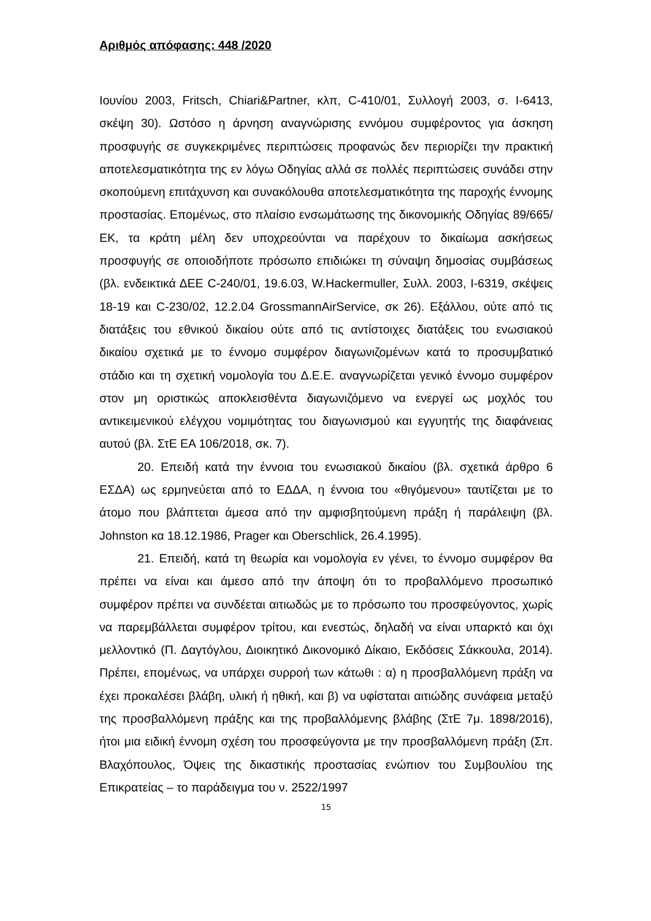Αριθμός απόφασης: 448 /2020
Ιουνίου 2003, Fritsch, Chiari&Partner, κλπ, C-410/01, Συλλογή 2003, σ. I-6413, σκέψη 30). Ωστόσο η άρνηση αναγνώρισης εννόμου συμφέροντος για άσκηση προσφυγής σε συγκεκριμένες περιπτώσεις προφανώς δεν περιορίζει την πρακτική αποτελεσματικότητα της εν λόγω Οδηγίας αλλά σε πολλές περιπτώσεις συνάδει στην σκοπούμενη επιτάχυνση και συνακόλουθα αποτελεσματικότητα της παροχής έννομης προστασίας. Επομένως, στο πλαίσιο ενσωμάτωσης της δικονομικής Οδηγίας 89/665/ΕΚ, τα κράτη μέλη δεν υποχρεούνται να παρέχουν το δικαίωμα ασκήσεως προσφυγής σε οποιοδήποτε πρόσωπο επιδιώκει τη σύναψη δημοσίας συμβάσεως (βλ. ενδεικτικά ΔΕΕ C-240/01, 19.6.03, W.Hackermuller, Συλλ. 2003, I-6319, σκέψεις 18-19 και C-230/02, 12.2.04 GrossmannAirService, σκ 26). Εξάλλου, ούτε από τις διατάξεις του εθνικού δικαίου ούτε από τις αντίστοιχες διατάξεις του ενωσιακού δικαίου σχετικά με το έννομο συμφέρον διαγωνιζομένων κατά το προσυμβατικό στάδιο και τη σχετική νομολογία του Δ.Ε.Ε. αναγνωρίζεται γενικό έννομο συμφέρον στον μη οριστικώς αποκλεισθέντα διαγωνιζόμενο να ενεργεί ως μοχλός του αντικειμενικού ελέγχου νομιμότητας του διαγωνισμού και εγγυητής της διαφάνειας αυτού (βλ. ΣτΕ ΕΑ 106/2018, σκ. 7).
20. Επειδή κατά την έννοια του ενωσιακού δικαίου (βλ. σχετικά άρθρο 6 ΕΣΔΑ) ως ερμηνεύεται από το ΕΔΔΑ, η έννοια του «θιγόμενου» ταυτίζεται με το άτομο που βλάπτεται άμεσα από την αμφισβητούμενη πράξη ή παράλειψη (βλ. Johnston κα 18.12.1986, Prager και Oberschlick, 26.4.1995).
21. Επειδή, κατά τη θεωρία και νομολογία εν γένει, το έννομο συμφέρον θα πρέπει να είναι και άμεσο από την άποψη ότι το προβαλλόμενο προσωπικό συμφέρον πρέπει να συνδέεται αιτιωδώς με το πρόσωπο του προσφεύγοντος, χωρίς να παρεμβάλλεται συμφέρον τρίτου, και ενεστώς, δηλαδή να είναι υπαρκτό και όχι μελλοντικό (Π. Δαγτόγλου, Διοικητικό Δικονομικό Δίκαιο, Εκδόσεις Σάκκουλα, 2014). Πρέπει, επομένως, να υπάρχει συρροή των κάτωθι : α) η προσβαλλόμενη πράξη να έχει προκαλέσει βλάβη, υλική ή ηθική, και β) να υφίσταται αιτιώδης συνάφεια μεταξύ της προσβαλλόμενη πράξης και της προβαλλόμενης βλάβης (ΣτΕ 7μ. 1898/2016), ήτοι μια ειδική έννομη σχέση του προσφεύγοντα με την προσβαλλόμενη πράξη (Σπ. Βλαχόπουλος, Όψεις της δικαστικής προστασίας ενώπιον του Συμβουλίου της Επικρατείας – το παράδειγμα του ν. 2522/1997
15